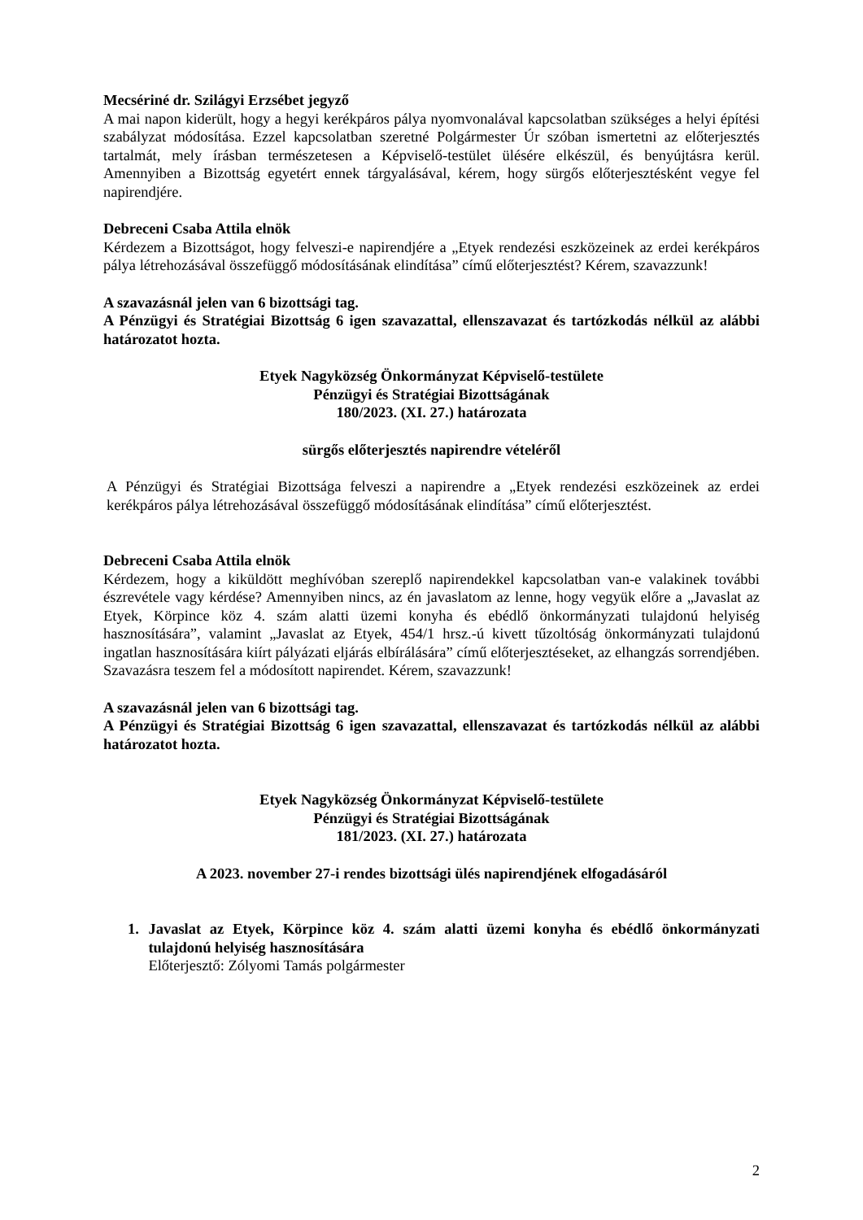Mecsériné dr. Szilágyi Erzsébet jegyző
A mai napon kiderült, hogy a hegyi kerékpáros pálya nyomvonalával kapcsolatban szükséges a helyi építési szabályzat módosítása. Ezzel kapcsolatban szeretné Polgármester Úr szóban ismertetni az előterjesztés tartalmát, mely írásban természetesen a Képviselő-testület ülésére elkészül, és benyújtásra kerül. Amennyiben a Bizottság egyetért ennek tárgyalásával, kérem, hogy sürgős előterjesztésként vegye fel napirendjére.
Debreceni Csaba Attila elnök
Kérdezem a Bizottságot, hogy felveszi-e napirendjére a „Etyek rendezési eszközeinek az erdei kerékpáros pálya létrehozásával összefüggő módosításának elindítása” című előterjesztést? Kérem, szavazzunk!
A szavazásnál jelen van 6 bizottsági tag.
A Pénzügyi és Stratégiai Bizottság 6 igen szavazattal, ellenszavazat és tartózkodás nélkül az alábbi határozatot hozta.
Etyek Nagyközség Önkormányzat Képviselő-testülete
Pénzügyi és Stratégiai Bizottságának
180/2023. (XI. 27.) határozata
sürgős előterjesztés napirendre vételéről
A Pénzügyi és Stratégiai Bizottsága felveszi a napirendre a „Etyek rendezési eszközeinek az erdei kerékpáros pálya létrehozásával összefüggő módosításának elindítása” című előterjesztést.
Debreceni Csaba Attila elnök
Kérdezem, hogy a kiküldött meghívóban szereplő napirendekkel kapcsolatban van-e valakinek további észrevétele vagy kérdése? Amennyiben nincs, az én javaslatom az lenne, hogy vegyük előre a „Javaslat az Etyek, Körpince köz 4. szám alatti üzemi konyha és ebédlő önkormányzati tulajdonú helyiség hasznosítására”, valamint „Javaslat az Etyek, 454/1 hrsz.-ú kivett tűzoltóság önkormányzati tulajdonú ingatlan hasznosítására kiírt pályázati eljárás elbírálására” című előterjesztéseket, az elhangzás sorrendjében. Szavazásra teszem fel a módosított napirendet. Kérem, szavazzunk!
A szavazásnál jelen van 6 bizottsági tag.
A Pénzügyi és Stratégiai Bizottság 6 igen szavazattal, ellenszavazat és tartózkodás nélkül az alábbi határozatot hozta.
Etyek Nagyközség Önkormányzat Képviselő-testülete
Pénzügyi és Stratégiai Bizottságának
181/2023. (XI. 27.) határozata
A 2023. november 27-i rendes bizottsági ülés napirendjének elfogadásáról
1. Javaslat az Etyek, Körpince köz 4. szám alatti üzemi konyha és ebédlő önkormányzati tulajdonú helyiség hasznosítására
Előterjesztő: Zólyomi Tamás polgármester
2